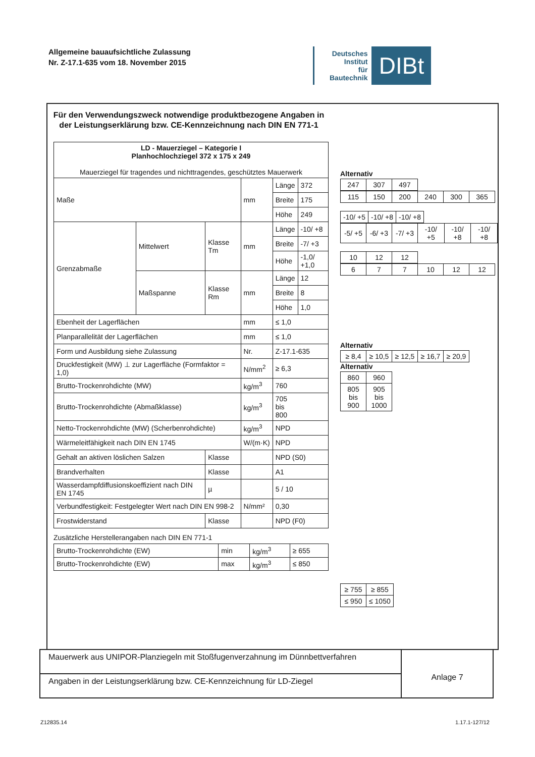Allgemeine bauaufsichtliche Zulassung
Nr. Z-17.1-635 vom 18. November 2015
Deutsches
Institut
für
Bautechnik
DIBt
Für den Verwendungszweck notwendige produktbezogene Angaben in der Leistungserklärung bzw. CE-Kennzeichnung nach DIN EN 771-1
| LD - Mauerziegel – Kategorie I Planhochlochziegel 372 x 175 x 249 Mauerziegel für tragendes und nichttragendes, geschütztes Mauerwerk | | | | | |
| Maße | | | mm | Länge | 372 |
| | | | | Breite | 175 |
| | | | | Höhe | 249 |
| Grenzabmaße | Mittelwert | Klasse Tm | mm | Länge | -10/ +8 |
| | | | | Breite | -7/ +3 |
| | | | | Höhe | -1,0/ +1,0 |
| | Maßspanne | Klasse Rm | mm | Länge | 12 |
| | | | | Breite | 8 |
| | | | | Höhe | 1,0 |
| Ebenheit der Lagerflächen | | | mm | ≤ 1,0 | |
| Planparallelität der Lagerflächen | | | mm | ≤ 1,0 | |
| Form und Ausbildung siehe Zulassung | | | Nr. | Z-17.1-635 | |
| Druckfestigkeit (MW) ⊥ zur Lagerfläche (Formfaktor = 1,0) | | | N/mm<sup>2</sup> | ≥ 6,3 | |
| Brutto-Trockenrohdichte (MW) | | | kg/m<sup>3</sup> | 760 | |
| Brutto-Trockenrohdichte (Abmaßklasse) | | | kg/m<sup>3</sup> | 705 bis 800 | |
| Netto-Trockenrohdichte (MW) (Scherbenrohdichte) | | | kg/m<sup>3</sup> | NPD | |
| Wärmeleitfähigkeit nach DIN EN 1745 | | | W/(m·K) | NPD | |
| Gehalt an aktiven löslichen Salzen | | Klasse | | NPD (S0) | |
| Brandverhalten | | Klasse | | A1 | |
| Wasserdampfdiffusionskoeffizient nach DIN EN 1745 | | µ | | 5 / 10 | |
| Verbundfestigkeit: Festgelegter Wert nach DIN EN 998-2 | | | N/mm² | 0,30 | |
| Frostwiderstand | | Klasse | | NPD (F0) | |
Zusätzliche Herstellerangaben nach DIN EN 771-1
| Brutto-Trockenrohdichte (EW) | min | kg/m<sup>3</sup> | ≥ 655 |
| Brutto-Trockenrohdichte (EW) | max | kg/m<sup>3</sup> | ≤ 850 |
Alternativ
| 247 | 307 | 497 |
| 115 | 150 | 200 | 240 | 300 | 365 |
| -10/ +5 | -10/ +8 | -10/ +8 |
| -5/ +5 | -6/ +3 | -7/ +3 | -10/ +5 | -10/ +8 | -10/ +8 |
| 10 | 12 | 12 |
| 6 | 7 | 7 | 10 | 12 | 12 |
Alternativ
| ≥ 8,4 | ≥ 10,5 | ≥ 12,5 | ≥ 16,7 | ≥ 20,9 |
Alternativ
| 860 | 960 |
| 805 bis 900 | 905 bis 1000 |
| ≥ 755 | ≥ 855 |
| ≤ 950 | ≤ 1050 |
Mauerwerk aus UNIPOR-Planziegeln mit Stoßfugenverzahnung im Dünnbettverfahren
Angaben in der Leistungserklärung bzw. CE-Kennzeichnung für LD-Ziegel
Anlage 7
Z12835.14 1.17.1-127/12